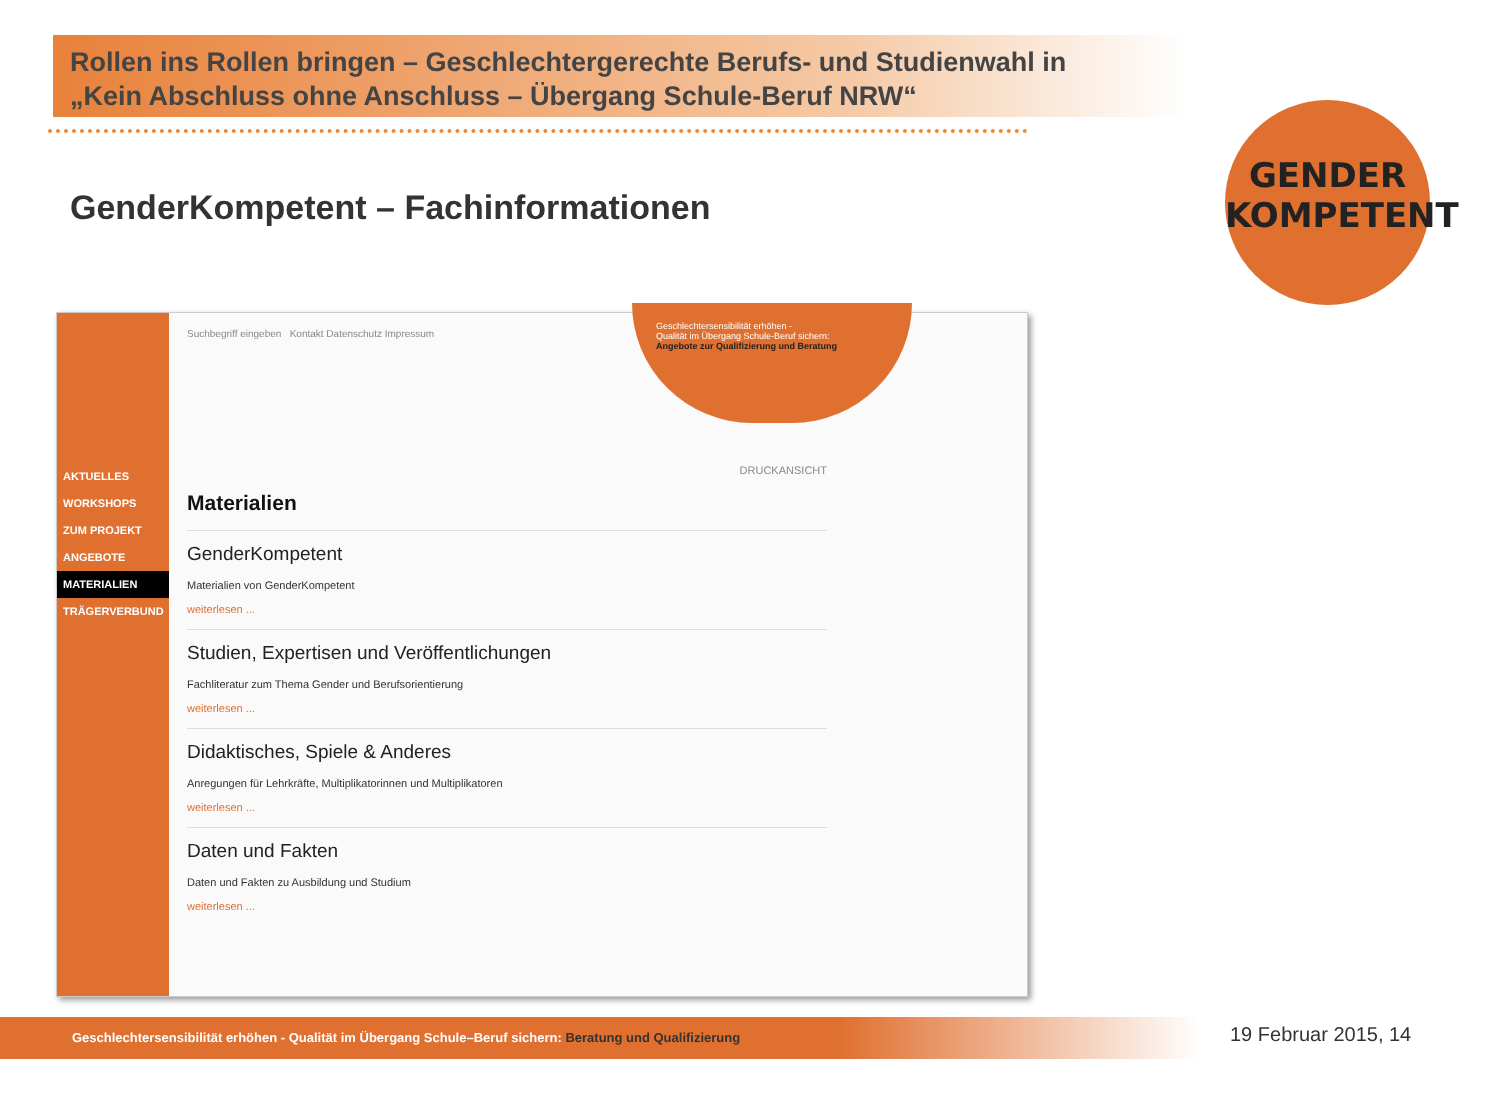Rollen ins Rollen bringen – Geschlechtergerechte Berufs- und Studienwahl in
„Kein Abschluss ohne Anschluss – Übergang Schule-Beruf NRW“
GenderKompetent – Fachinformationen
GENDER
KOMPETENT
AKTUELLES
WORKSHOPS
ZUM PROJEKT
ANGEBOTE
MATERIALIEN
TRÄGERVERBUND
Suchbegriff eingeben Kontakt Datenschutz Impressum
Geschlechtersensibilität erhöhen -
Qualität im Übergang Schule-Beruf sichern:
Angebote zur Qualifizierung und Beratung
DRUCKANSICHT
Materialien
GenderKompetent
Materialien von GenderKompetent
weiterlesen ...
Studien, Expertisen und Veröffentlichungen
Fachliteratur zum Thema Gender und Berufsorientierung
weiterlesen ...
Didaktisches, Spiele & Anderes
Anregungen für Lehrkräfte, Multiplikatorinnen und Multiplikatoren
weiterlesen ...
Daten und Fakten
Daten und Fakten zu Ausbildung und Studium
weiterlesen ...
Geschlechtersensibilität erhöhen - Qualität im Übergang Schule–Beruf sichern: Beratung und Qualifizierung 19 Februar 2015, 14